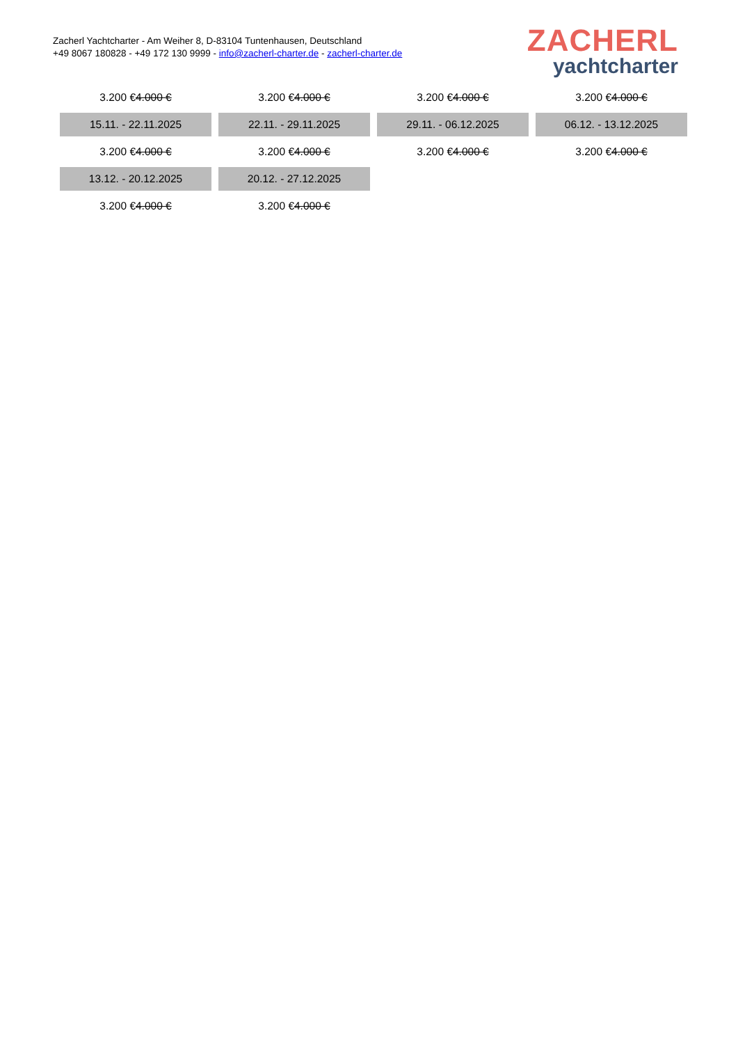Zacherl Yachtcharter - Am Weiher 8, D-83104 Tuntenhausen, Deutschland
+49 8067 180828 - +49 172 130 9999 - info@zacherl-charter.de - zacherl-charter.de
ZACHERL
yachtcharter
| 3.200 € 4.000 € | 3.200 € 4.000 € | 3.200 € 4.000 € | 3.200 € 4.000 € |
| 15.11. - 22.11.2025 | 22.11. - 29.11.2025 | 29.11. - 06.12.2025 | 06.12. - 13.12.2025 |
| 3.200 € 4.000 € | 3.200 € 4.000 € | 3.200 € 4.000 € | 3.200 € 4.000 € |
| 13.12. - 20.12.2025 | 20.12. - 27.12.2025 | | |
| 3.200 € 4.000 € | 3.200 € 4.000 € | | |